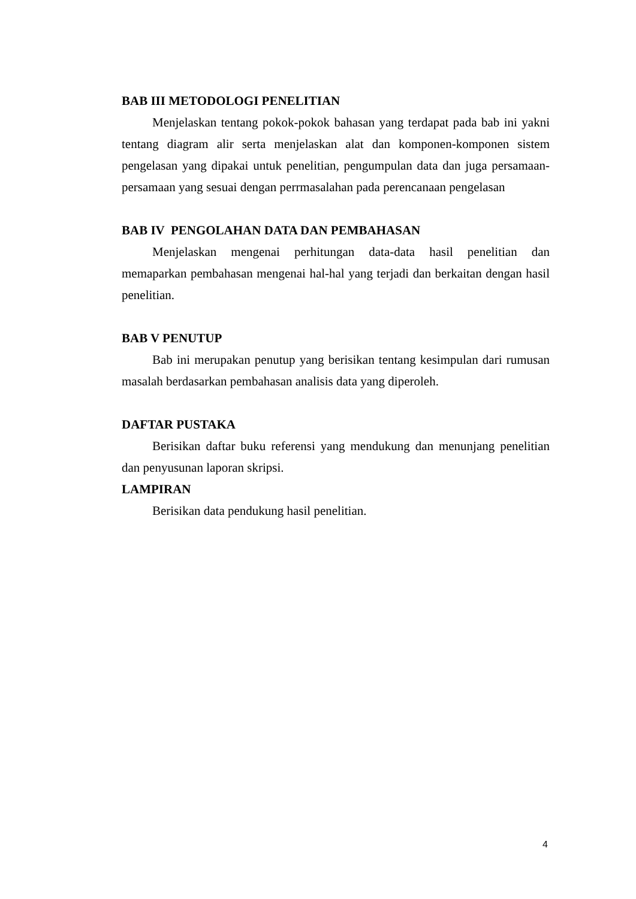BAB III METODOLOGI PENELITIAN
Menjelaskan tentang pokok-pokok bahasan yang terdapat pada bab ini yakni tentang diagram alir serta menjelaskan alat dan komponen-komponen sistem pengelasan yang dipakai untuk penelitian, pengumpulan data dan juga persamaan-persamaan yang sesuai dengan perrmasalahan pada perencanaan pengelasan
BAB IV PENGOLAHAN DATA DAN PEMBAHASAN
Menjelaskan mengenai perhitungan data-data hasil penelitian dan memaparkan pembahasan mengenai hal-hal yang terjadi dan berkaitan dengan hasil penelitian.
BAB V PENUTUP
Bab ini merupakan penutup yang berisikan tentang kesimpulan dari rumusan masalah berdasarkan pembahasan analisis data yang diperoleh.
DAFTAR PUSTAKA
Berisikan daftar buku referensi yang mendukung dan menunjang penelitian dan penyusunan laporan skripsi.
LAMPIRAN
Berisikan data pendukung hasil penelitian.
4